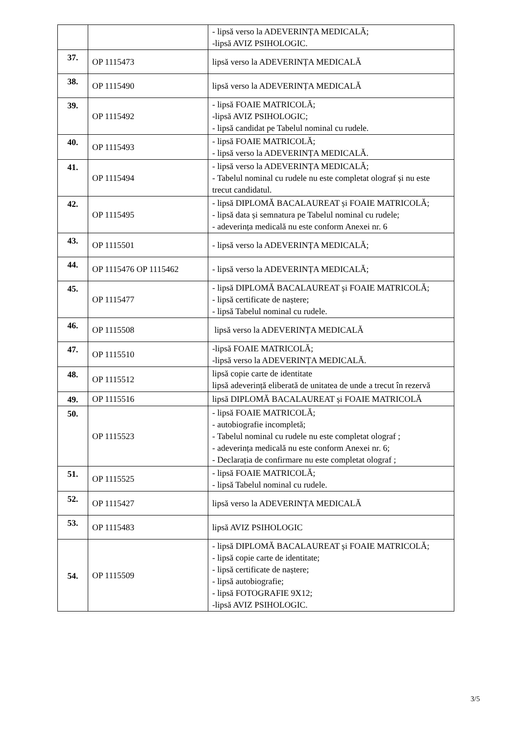| | | - lipsă verso la ADEVERINȚA MEDICALĂ; -lipsă AVIZ PSIHOLOGIC. |
| 37. | OP 1115473 | lipsă verso la ADEVERINȚA MEDICALĂ |
| 38. | OP 1115490 | lipsă verso la ADEVERINȚA MEDICALĂ |
| 39. | OP 1115492 | - lipsă FOAIE MATRICOLĂ; -lipsă AVIZ PSIHOLOGIC; - lipsă candidat pe Tabelul nominal cu rudele. |
| 40. | OP 1115493 | - lipsă FOAIE MATRICOLĂ; - lipsă verso la ADEVERINȚA MEDICALĂ. |
| 41. | OP 1115494 | - lipsă verso la ADEVERINȚA MEDICALĂ; - Tabelul nominal cu rudele nu este completat olograf și nu este trecut candidatul. |
| 42. | OP 1115495 | - lipsă DIPLOMĂ BACALAUREAT și FOAIE MATRICOLĂ; - lipsă data și semnatura pe Tabelul nominal cu rudele; - adeverința medicală nu este conform Anexei nr. 6 |
| 43. | OP 1115501 | - lipsă verso la ADEVERINȚA MEDICALĂ; |
| 44. | OP 1115476 OP 1115462 | - lipsă verso la ADEVERINȚA MEDICALĂ; |
| 45. | OP 1115477 | - lipsă DIPLOMĂ BACALAUREAT și FOAIE MATRICOLĂ; - lipsă certificate de naștere; - lipsă Tabelul nominal cu rudele. |
| 46. | OP 1115508 | lipsă verso la ADEVERINȚA MEDICALĂ |
| 47. | OP 1115510 | -lipsă FOAIE MATRICOLĂ; -lipsă verso la ADEVERINȚA MEDICALĂ. |
| 48. | OP 1115512 | lipsă copie carte de identitate lipsă adeverință eliberată de unitatea de unde a trecut în rezervă |
| 49. | OP 1115516 | lipsă DIPLOMĂ BACALAUREAT și FOAIE MATRICOLĂ |
| 50. | OP 1115523 | - lipsă FOAIE MATRICOLĂ; - autobiografie incompletă; - Tabelul nominal cu rudele nu este completat olograf ; - adeverința medicală nu este conform Anexei nr. 6; - Declarația de confirmare nu este completat olograf ; |
| 51. | OP 1115525 | - lipsă FOAIE MATRICOLĂ; - lipsă Tabelul nominal cu rudele. |
| 52. | OP 1115427 | lipsă verso la ADEVERINȚA MEDICALĂ |
| 53. | OP 1115483 | lipsă AVIZ PSIHOLOGIC |
| 54. | OP 1115509 | - lipsă DIPLOMĂ BACALAUREAT și FOAIE MATRICOLĂ; - lipsă copie carte de identitate; - lipsă certificate de naștere; - lipsă autobiografie; - lipsă FOTOGRAFIE 9X12; -lipsă AVIZ PSIHOLOGIC. |
3/5